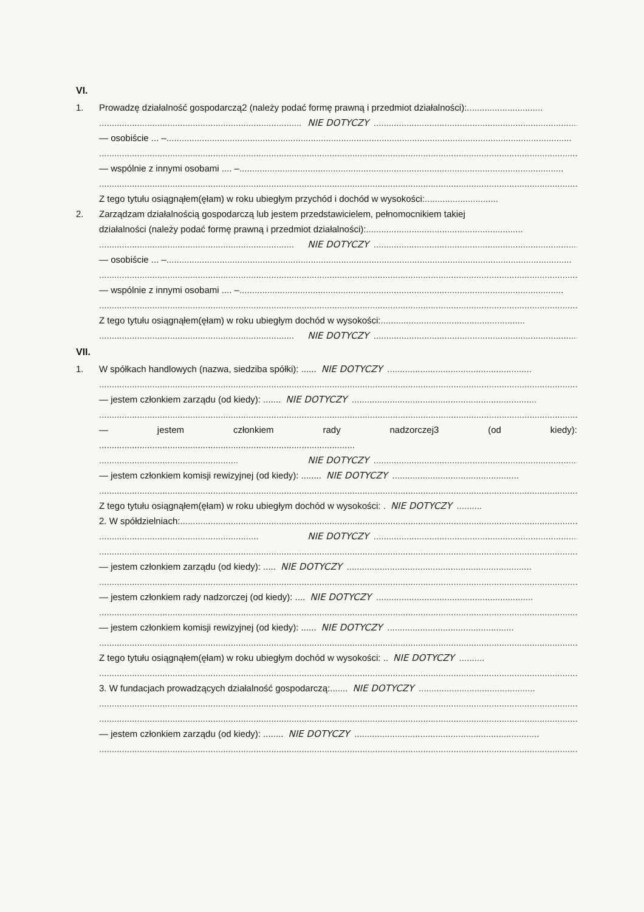VI.
1. Prowadzę działalność gospodarczą2 (należy podać formę prawną i przedmiot działalności):..............................
.................................................................................. NIE DOTYCZY....................................................................................................
— osobiście ... –................................................................................................................................................................
................................................................................................................................................................................................
— wspólnie z innymi osobami .... –................................................................................................................................
................................................................................................................................................................................................
Z tego tytułu osiągnąłem(ęłam) w roku ubiegłym przychód i dochód w wysokości:.............................
2. Zarządzam działalnością gospodarczą lub jestem przedstawicielem, pełnomocnikiem takiej
działalności (należy podać formę prawną i przedmiot działalności):..............................................................
............................................................................. NIE DOTYCZY....................................................................................................
— osobiście ... –................................................................................................................................................................
................................................................................................................................................................................................
— wspólnie z innymi osobami .... –................................................................................................................................
................................................................................................................................................................................................
Z tego tytułu osiągnąłem(ęłam) w roku ubiegłym dochód w wysokości:.........................................................
............................................................................. NIE DOTYCZY....................................................................................................
VII.
1. W spółkach handlowych (nazwa, siedziba spółki): ...... NIE DOTYCZY.........................................................
................................................................................................................................................................................................
— jestem członkiem zarządu (od kiedy): ....... NIE DOTYCZY.........................................................................
................................................................................................................................................................................................
— jestem członkiem rady nadzorczej3 (od kiedy):
.....................................................................................................
....................................................... NIE DOTYCZY................................................................................................................................
— jestem członkiem komisji rewizyjnej (od kiedy): ........ NIE DOTYCZY..................................................
................................................................................................................................................................................................
Z tego tytułu osiągnąłem(ęłam) w roku ubiegłym dochód w wysokości: . NIE DOTYCZY..........
2. W spółdzielniach:................................................................................................................................................................
............................................................... NIE DOTYCZY................................................................................................................................
................................................................................................................................................................................................
— jestem członkiem zarządu (od kiedy): ..... NIE DOTYCZY.........................................................................
................................................................................................................................................................................................
— jestem członkiem rady nadzorczej (od kiedy): .... NIE DOTYCZY..............................................................
................................................................................................................................................................................................
— jestem członkiem komisji rewizyjnej (od kiedy): ...... NIE DOTYCZY..................................................
................................................................................................................................................................................................
Z tego tytułu osiągnąłem(ęłam) w roku ubiegłym dochód w wysokości: .. NIE DOTYCZY..........
................................................................................................................................................................................................
3. W fundacjach prowadzących działalność gospodarczą:....... NIE DOTYCZY..............................................
................................................................................................................................................................................................
................................................................................................................................................................................................
— jestem członkiem zarządu (od kiedy): ........ NIE DOTYCZY.........................................................................
................................................................................................................................................................................................